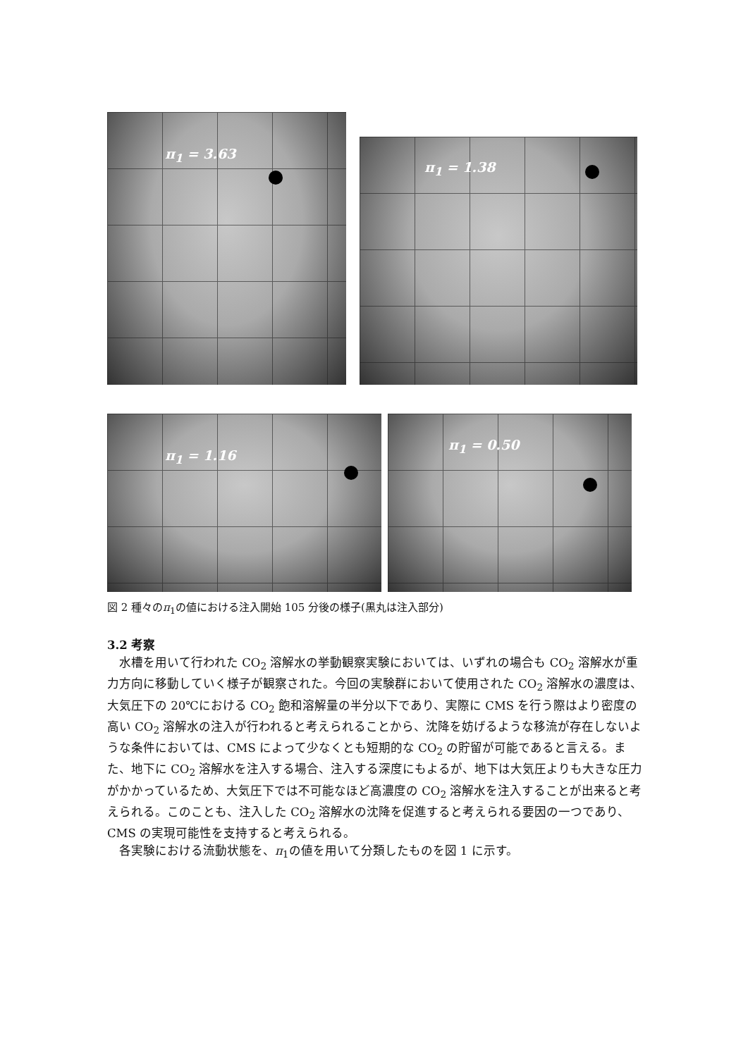π<sub>1</sub> = 3.63
π<sub>1</sub> = 1.38
π<sub>1</sub> = 1.16 π<sub>1</sub> = 0.50
図 2 種々のπ<sub>1</sub>の値における注入開始 105 分後の様子(黒丸は注入部分)
3.2 考察
　水槽を用いて行われた CO<sub>2</sub> 溶解水の挙動観察実験においては、いずれの場合も CO<sub>2</sub> 溶解水が重力方向に移動していく様子が観察された。今回の実験群において使用された CO<sub>2</sub> 溶解水の濃度は、大気圧下の 20℃における CO<sub>2</sub> 飽和溶解量の半分以下であり、実際に CMS を行う際はより密度の高い CO<sub>2</sub> 溶解水の注入が行われると考えられることから、沈降を妨げるような移流が存在しないような条件においては、CMS によって少なくとも短期的な CO<sub>2</sub> の貯留が可能であると言える。また、地下に CO<sub>2</sub> 溶解水を注入する場合、注入する深度にもよるが、地下は大気圧よりも大きな圧力がかかっているため、大気圧下では不可能なほど高濃度の CO<sub>2</sub> 溶解水を注入することが出来ると考えられる。このことも、注入した CO<sub>2</sub> 溶解水の沈降を促進すると考えられる要因の一つであり、CMS の実現可能性を支持すると考えられる。
　各実験における流動状態を、π<sub>1</sub>の値を用いて分類したものを図 1 に示す。